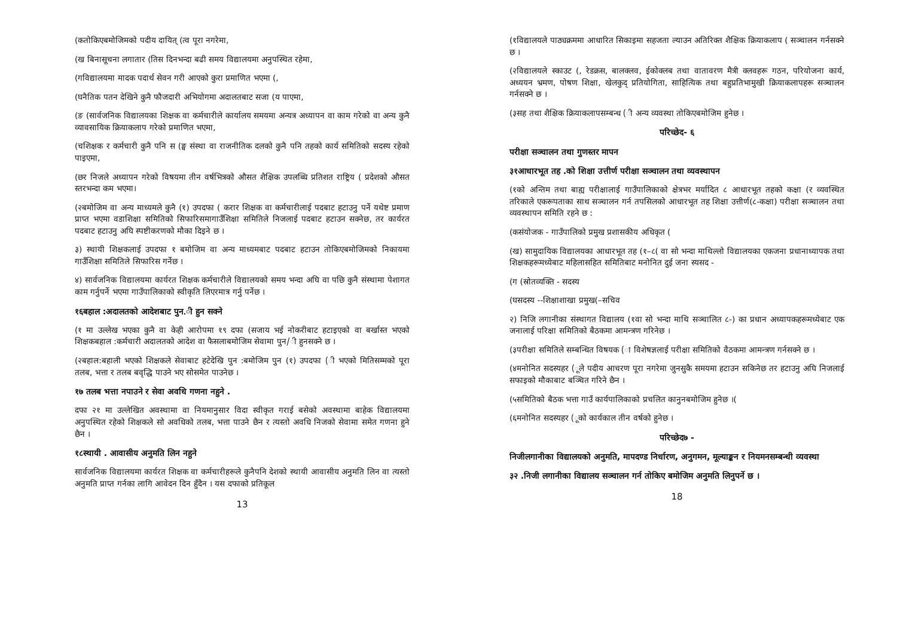(कतोकिएबमोजिमको पदीय दायित् (त्व पूरा नगरेमा,
(ख बिनासूचना लगातार (तिस दिनभन्दा बढी समय विद्यालयमा अनुपस्थित रहेमा,
(गविद्यालयमा मादक पदार्थ सेवन गरी आएको कुरा प्रमाणित भएमा (,
(घनैतिक पतन देखिने कुनै फौजदारी अभियोगमा अदालतबाट सजा (य पाएमा,
(ङ (सार्वजनिक विद्यालयका शिक्षक वा कर्मचारीले कार्यालय समयमा अन्यत्र अध्यापन वा काम गरेको वा अन्य कुनै व्यावसायिक क्रियाकलाप गरेको प्रमाणित भएमा,
(चशिक्षक र कर्मचारी कुनै पनि स (ङ्घ संस्था वा राजनीतिक दलको कुनै पनि तहको कार्य समितिको सदस्य रहेको पाइएमा,
(छर निजले अध्यापन गरेको विषयमा तीन वर्षभित्रको औसत शैक्षिक उपलब्धि प्रतिशत राष्ट्रिय ( प्रदेशको औसत स्तरभन्दा कम भएमा।
(२बमोजिम वा अन्य माध्यमले कुनै (१) उपदफा ( करार शिक्षक वा कर्मचारीलाई पदबाट हटाउनु पर्ने यथेष्ट प्रमाण प्राप्त भएमा वडाशिक्षा समितिको सिफारिसमागाउँशिक्षा समितिले निजलाई पदबाट हटाउन सक्नेछ, तर कार्यरत पदबाट हटाउनु अघि स्पष्टीकरणको मौका दिइने छ ।
३) स्थायी शिक्षकलाई उपदफा १ बमोजिम वा अन्य माध्यमबाट पदबाट हटाउन तोकिएबमोजिमको निकायमा गाउँशिक्षा समितिले सिफारिस गर्नेछ ।
४) सार्वजनिक विद्यालयमा कार्यरत शिक्षक कर्मचारीले विद्यालयको समय भन्दा अघि वा पछि कुनै संस्थामा पेशागत काम गर्नुपर्ने भएमा गाउँपालिकाको स्वीकृति लिएरमात्र गर्नु पर्नेछ ।
१६बहाल :अदालतको आदेशबाट पुन.ी हुन सक्ने
(१ मा उल्लेख भएका कुनै वा केही आरोपमा १९ दफा (सजाय भई नोकरीबाट हटाइएको वा बर्खास्त भएको शिक्षकबहाल :कर्मचारी अदालतको आदेश वा फैसलाबमोजिम सेवामा पुन/ी हुनसक्ने छ ।
(२बहाल:बहाली भएको शिक्षकले सेवाबाट हटेदेखि पुन :बमोजिम पुन (१) उपदफा (ी भएको मितिसम्मको पूरा तलब, भत्ता र तलब बवृद्धि पाउने भए सोसमेत पाउनेछ ।
१७ तलब भत्ता नपाउने र सेवा अवधि गणना नहुने .
दफा २१ मा उल्लेखित अवस्थामा वा नियमानुसार विदा स्वीकृत गराई बसेको अवस्थामा बाहेक विद्यालयमा अनुपस्थित रहेको शिक्षकले सो अवधिको तलब, भत्ता पाउने छैन र त्यस्तो अवधि निजको सेवामा समेत गणना हुने छैन ।
१८स्थायी . आवासीय अनुमति लिन नहुने
सार्वजनिक विद्यालयमा कार्यरत शिक्षक वा कर्मचारीहरूले कुनैपनि देशको स्थायी आवासीय अनुमति लिन वा त्यस्तो अनुमति प्राप्त गर्नका लागि आवेदन दिन हुँदैन । यस दफाको प्रतिकूल
13
(१विद्यालयले पाठ्यक्रममा आधारित सिकाइमा सहजता ल्याउन अतिरिक्त शैक्षिक क्रियाकलाप ( सञ्चालन गर्नसक्ने छ ।
(२विद्यालयले स्काउट (, रेडक्रस, बालक्लव, ईकोक्लब तथा वातावरण मैत्री क्लवहरू गठन, परियोजना कार्य, अध्ययन भ्रमण, पोषण शिक्षा, खेलकुद् प्रतियोगिता, साहित्यिक तथा बहुप्रतिभामुखी क्रियाकलापहरू सञ्चालन गर्नसक्ने छ ।
(३सह तथा शैक्षिक क्रियाकलापसम्बन्ध (ी अन्य व्यवस्था तोकिएबमोजिम हुनेछ ।
परिच्छेद- ६
परीक्षा सञ्चालन तथा गुणस्तर मापन
३१आधारभूत तह .को शिक्षा उत्तीर्ण परीक्षा सञ्चालन तथा व्यवस्थापन
(१को अन्तिम तथा बाह्य परीक्षालाई गाउँपालिकाको क्षेत्रभर मर्यादित ८ आधारभूत तहको कक्षा (र व्यवस्थित तरिकाले एकरूपताका साथ सञ्चालन गर्न तपसिलको आधारभूत तह शिक्षा उत्तीर्ण(८-कक्षा) परीक्षा सञ्चालन तथा व्यवस्थापन समिति रहने छ :
(कसंयोजक - गाउँपालिको प्रमुख प्रशासकीय अधिकृत (
(ख) सामुदायिक विद्यालयका आधारभूत तह (१–८( वा सो भन्दा माथिल्लो विद्यालयका एकजना प्रधानाध्यापक तथा शिक्षकहरूमध्येबाट महिलासहित समितिबाट मनोनित दुई जना स्यसद -
(ग (स्रोतव्यक्ति - सदस्य
(घसदस्य --शिक्षाशाखा प्रमुख(–सचिव
२) निजि लगानीका संस्थागत विद्यालय (१वा सो भन्दा माथि सञ्चालित ८-) का प्रधान अध्यापकहरूमध्येबाट एक जनालाई परिक्षा समितिको बैठकमा आमन्त्रण गरिनेछ ।
(३परीक्षा समितिले सम्बन्धित विषयक (ा विशेषज्ञलाई परीक्षा समितिको वैठकमा आमन्त्रण गर्नसक्ने छ ।
(४मनोनित सदस्यहर (ूले पदीय आचरण पूरा नगरेमा जुनसुकै समयमा हटाउन सकिनेछ तर हटाउनु अघि निजलाई सफाइको मौकाबाट बञ्चित गरिने छैन ।
(५समितिको बैठक भत्ता गाउँ कार्यपालिकाको प्रचलित कानुनबमोजिम हुनेछ ।(
(६मनोनित सदस्यहर (ूको कार्यकाल तीन वर्षको हुनेछ ।
परिच्छेद७ -
निजीलगानीका विद्यालयको अनुमति, मापदण्ड निर्धारण, अनुगमन, मूल्याङ्कन र नियमनसम्बन्धी व्यवस्था
३२ .निजी लगानीका विद्यालय सञ्चालन गर्न तोकिए बमोजिम अनुमति लिनुपर्ने छ ।
18